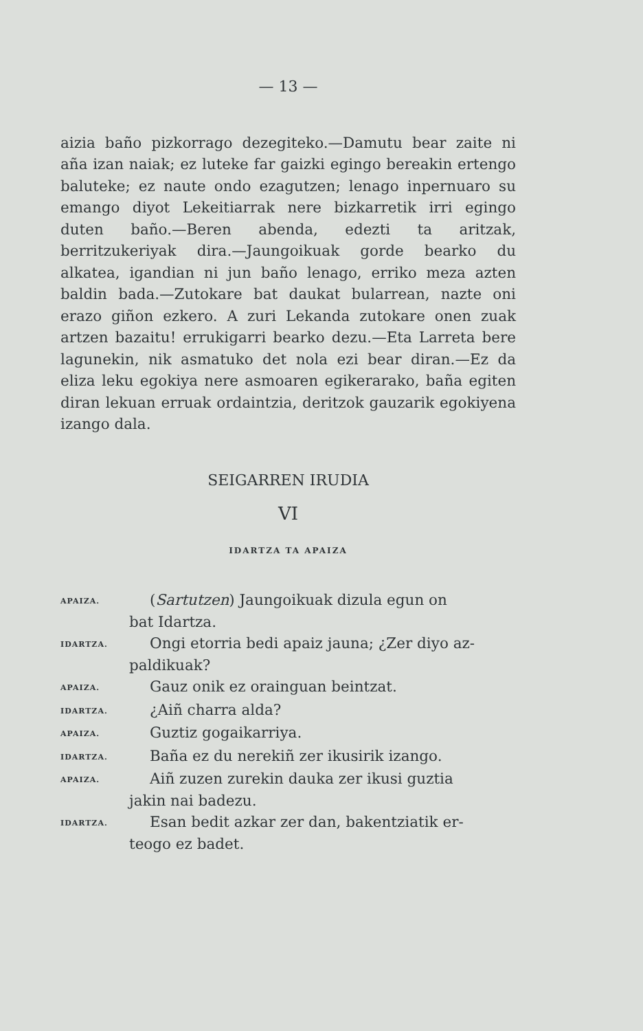— 13 —
aizia baño pizkorrago dezegiteko.—Damutu bear zaite ni aña izan naiak; ez luteke far gaizki egingo bereakin ertengo baluteke; ez naute ondo ezagutzen; lenago inpernuaro su emango diyot Lekeitiarrak nere bizkarretik irri egingo duten baño.—Beren abenda, edezti ta aritzak, berritzukeriyak dira.—Jaungoikuak gorde bearko du alkatea, igandian ni jun baño lenago, erriko meza azten baldin bada.—Zutokare bat daukat bularrean, nazte oni erazo giñon ezkero. A zuri Lekanda zutokare onen zuak artzen bazaitu! errukigarri bearko dezu.—Eta Larreta bere lagunekin, nik asmatuko det nola ezi bear diran.—Ez da eliza leku egokiya nere asmoaren egikerarako, baña egiten diran lekuan erruak ordaintzia, deritzok gauzarik egokiyena izango dala.
SEIGARREN IRUDIA
VI
IDARTZA TA APAIZA
APAIZA.
(Sartutzen) Jaungoikuak dizula egun on
bat Idartza.
IDARTZA.
Ongi etorria bedi apaiz jauna; ¿Zer diyo az-
paldikuak?
APAIZA.
Gauz onik ez orainguan beintzat.
IDARTZA.
¿Aiñ charra alda?
APAIZA.
Guztiz gogaikarriya.
IDARTZA.
Baña ez du nerekiñ zer ikusirik izango.
APAIZA.
Aiñ zuzen zurekin dauka zer ikusi guztia
jakin nai badezu.
IDARTZA.
Esan bedit azkar zer dan, bakentziatik er-
teogo ez badet.